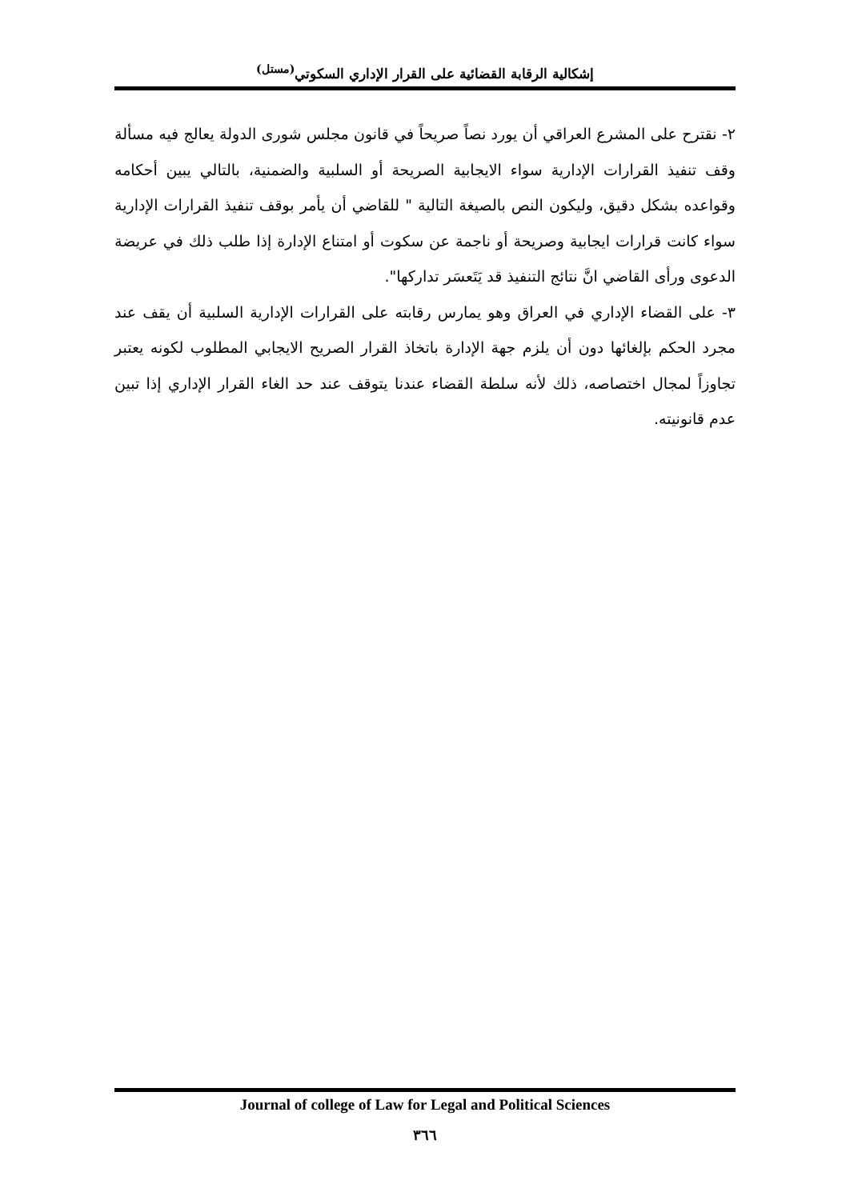إشكالية الرقابة القضائية على القرار الإداري السكوتي<sup>(مستل)</sup>
٢- نقترح على المشرع العراقي أن يورد نصاً صريحاً في قانون مجلس شورى الدولة يعالج فيه مسألة وقف تنفيذ القرارات الإدارية سواء الايجابية الصريحة أو السلبية والضمنية، بالتالي يبين أحكامه وقواعده بشكل دقيق، وليكون النص بالصيغة التالية " للقاضي أن يأمر بوقف تنفيذ القرارات الإدارية سواء كانت قرارات ايجابية وصريحة أو ناجمة عن سكوت أو امتناع الإدارة إذا طلب ذلك في عريضة الدعوى ورأى القاضي انَّ نتائج التنفيذ قد يَتَعسَر تداركها".
٣- على القضاء الإداري في العراق وهو يمارس رقابته على القرارات الإدارية السلبية أن يقف عند مجرد الحكم بإلغائها دون أن يلزم جهة الإدارة باتخاذ القرار الصريح الايجابي المطلوب لكونه يعتبر تجاوزاً لمجال اختصاصه، ذلك لأنه سلطة القضاء عندنا يتوقف عند حد الغاء القرار الإداري إذا تبين عدم قانونيته.
Journal of college of Law for Legal and Political Sciences
٣٦٦